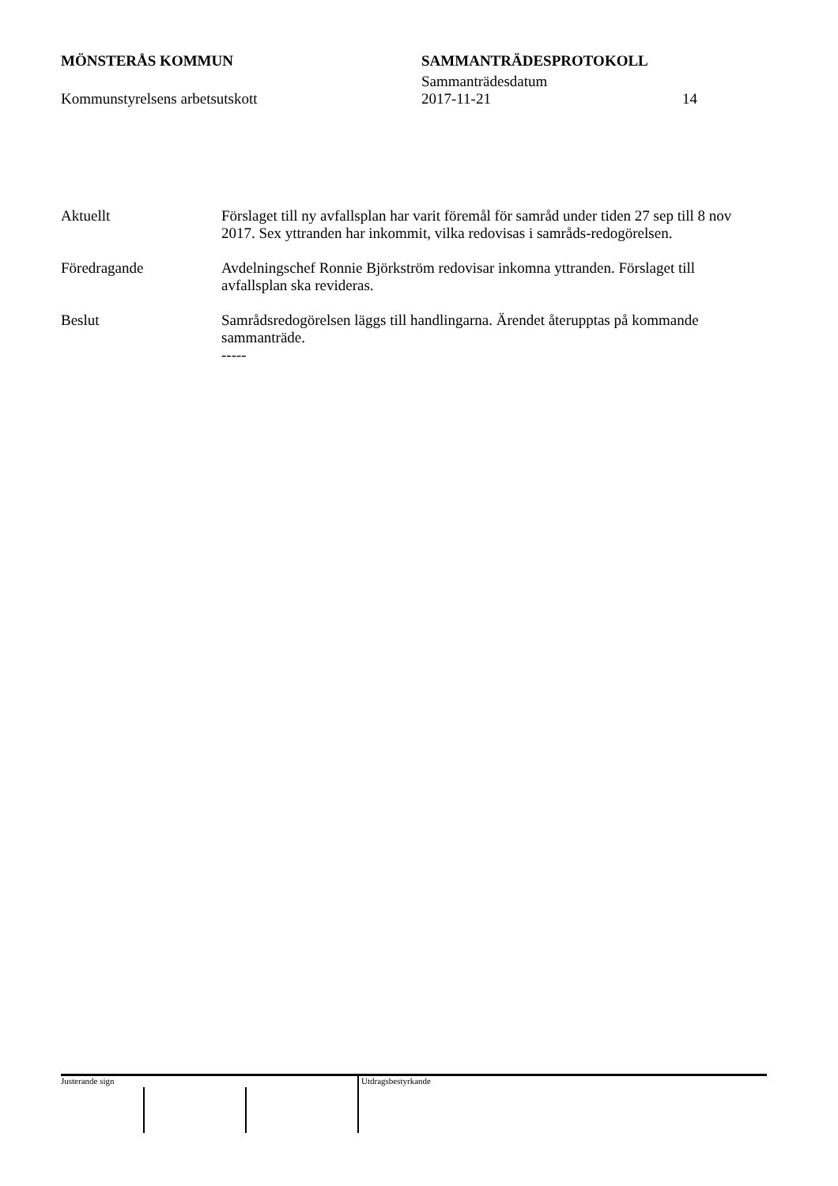MÖNSTERÅS KOMMUN SAMMANTRÄDESPROTOKOLL
Sammanträdesdatum
Kommunstyrelsens arbetsutskott 2017-11-21 14
Aktuellt Förslaget till ny avfallsplan har varit föremål för samråd under tiden 27 sep till 8 nov 2017. Sex yttranden har inkommit, vilka redovisas i samråds-redogörelsen.
Föredragande Avdelningschef Ronnie Björkström redovisar inkomna yttranden. Förslaget till avfallsplan ska revideras.
Beslut Samrådsredogörelsen läggs till handlingarna. Ärendet återupptas på kommande sammanträde.
-----
Justerande sign Utdragsbestyrkande